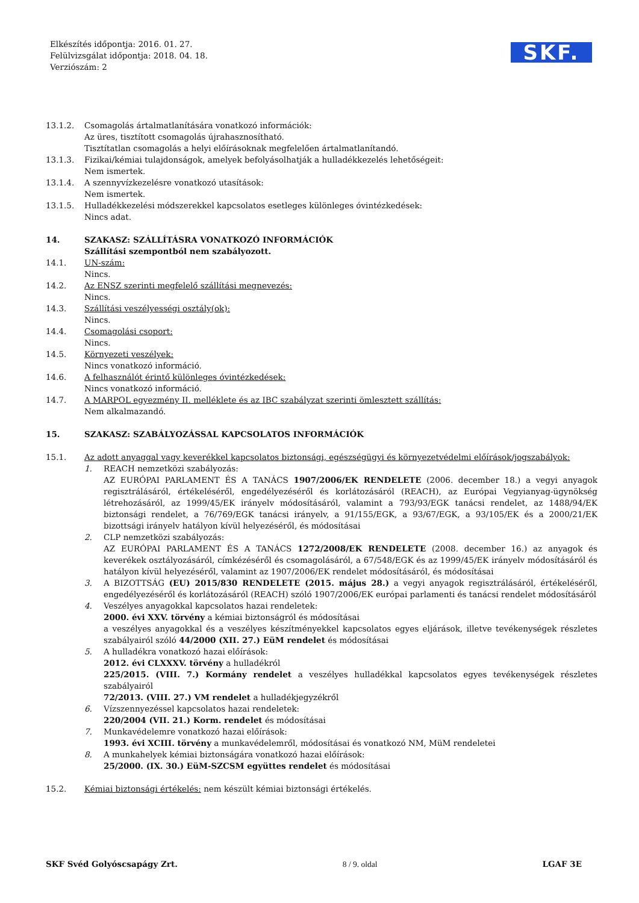Elkészítés időpontja: 2016. 01. 27.
Felülvizsgálat időpontja: 2018. 04. 18.
Verziószám: 2
SKF.
13.1.2. Csomagolás ártalmatlanítására vonatkozó információk:
Az üres, tisztított csomagolás újrahasznosítható.
Tisztítatlan csomagolás a helyi előírásoknak megfelelően ártalmatlanítandó.
13.1.3. Fizikai/kémiai tulajdonságok, amelyek befolyásolhatják a hulladékkezelés lehetőségeit:
Nem ismertek.
13.1.4. A szennyvízkezelésre vonatkozó utasítások:
Nem ismertek.
13.1.5. Hulladékkezelési módszerekkel kapcsolatos esetleges különleges óvintézkedések:
Nincs adat.
14. SZAKASZ: SZÁLLÍTÁSRA VONATKOZÓ INFORMÁCIÓK
Szállítási szempontból nem szabályozott.
14.1. UN-szám:
Nincs.
14.2. Az ENSZ szerinti megfelelő szállítási megnevezés:
Nincs.
14.3. Szállítási veszélyességi osztály(ok):
Nincs.
14.4. Csomagolási csoport:
Nincs.
14.5. Környezeti veszélyek:
Nincs vonatkozó információ.
14.6. A felhasználót érintő különleges óvintézkedések:
Nincs vonatkozó információ.
14.7. A MARPOL egyezmény II. melléklete és az IBC szabályzat szerinti ömlesztett szállítás:
Nem alkalmazandó.
15. SZAKASZ: SZABÁLYOZÁSSAL KAPCSOLATOS INFORMÁCIÓK
15.1. Az adott anyaggal vagy keverékkel kapcsolatos biztonsági, egészségügyi és környezetvédelmi előírások/jogszabályok:
1. REACH nemzetközi szabályozás:
AZ EURÓPAI PARLAMENT ÉS A TANÁCS 1907/2006/EK RENDELETE (2006. december 18.) a vegyi anyagok regisztrálásáról, értékeléséről, engedélyezéséről és korlátozásáról (REACH), az Európai Vegyianyag-ügynökség létrehozásáról, az 1999/45/EK irányelv módosításáról, valamint a 793/93/EGK tanácsi rendelet, az 1488/94/EK biztonsági rendelet, a 76/769/EGK tanácsi irányelv, a 91/155/EGK, a 93/67/EGK, a 93/105/EK és a 2000/21/EK bizottsági irányelv hatályon kívül helyezéséről, és módosításai
2. CLP nemzetközi szabályozás:
AZ EURÓPAI PARLAMENT ÉS A TANÁCS 1272/2008/EK RENDELETE (2008. december 16.) az anyagok és keverékek osztályozásáról, címkézéséről és csomagolásáról, a 67/548/EGK és az 1999/45/EK irányelv módosításáról és hatályon kívül helyezéséről, valamint az 1907/2006/EK rendelet módosításáról, és módosításai
3. A BIZOTTSÁG (EU) 2015/830 RENDELETE (2015. május 28.) a vegyi anyagok regisztrálásáról, értékeléséről, engedélyezéséről és korlátozásáról (REACH) szóló 1907/2006/EK európai parlamenti és tanácsi rendelet módosításáról
4. Veszélyes anyagokkal kapcsolatos hazai rendeletek:
2000. évi XXV. törvény a kémiai biztonságról és módosításai
a veszélyes anyagokkal és a veszélyes készítményekkel kapcsolatos egyes eljárások, illetve tevékenységek részletes szabályairól szóló 44/2000 (XII. 27.) EüM rendelet és módosításai
5. A hulladékra vonatkozó hazai előírások:
2012. évi CLXXXV. törvény a hulladékról
225/2015. (VIII. 7.) Kormány rendelet a veszélyes hulladékkal kapcsolatos egyes tevékenységek részletes szabályairól
72/2013. (VIII. 27.) VM rendelet a hulladékjegyzékről
6. Vízszennyezéssel kapcsolatos hazai rendeletek:
220/2004 (VII. 21.) Korm. rendelet és módosításai
7. Munkavédelemre vonatkozó hazai előírások:
1993. évi XCIII. törvény a munkavédelemről, módosításai és vonatkozó NM, MüM rendeletei
8. A munkahelyek kémiai biztonságára vonatkozó hazai előírások:
25/2000. (IX. 30.) EüM-SZCSM együttes rendelet és módosításai
15.2. Kémiai biztonsági értékelés: nem készült kémiai biztonsági értékelés.
SKF Svéd Golyóscsapágy Zrt. 8 / 9. oldal LGAF 3E